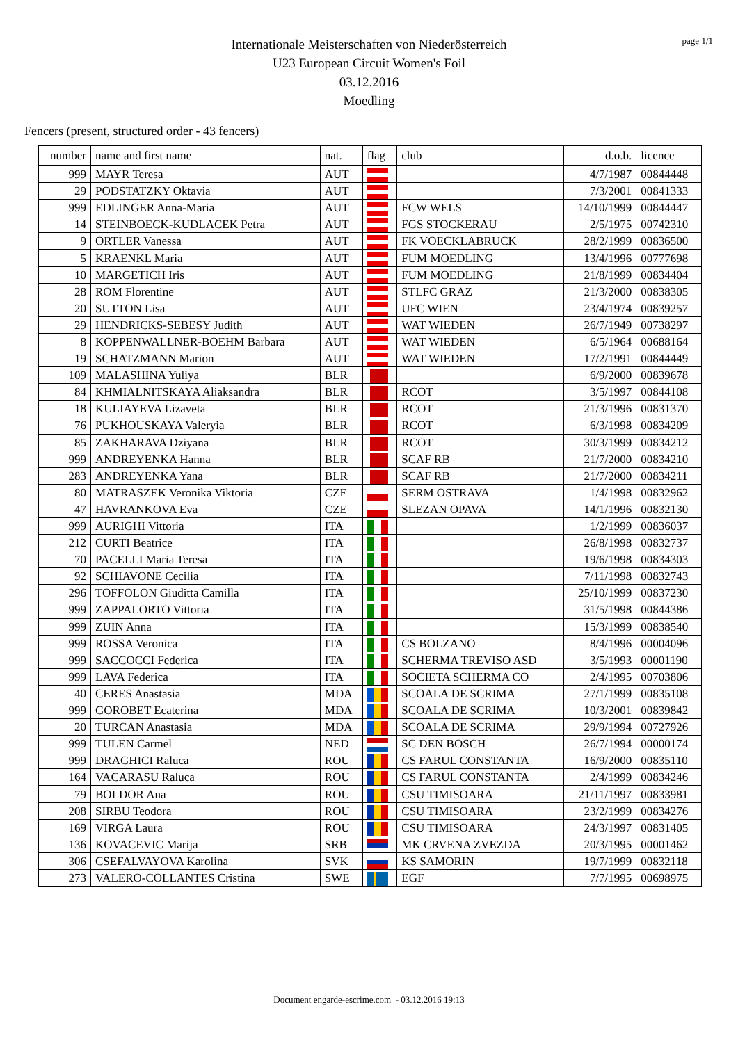page 1/1
Internationale Meisterschaften von Niederösterreich
U23 European Circuit Women's Foil
03.12.2016
Moedling
Fencers (present, structured order - 43 fencers)
| number | name and first name | nat. | flag | club | d.o.b. | licence |
| --- | --- | --- | --- | --- | --- | --- |
| 999 | MAYR Teresa | AUT | | | 4/7/1987 | 00844448 |
| 29 | PODSTATZKY Oktavia | AUT | | | 7/3/2001 | 00841333 |
| 999 | EDLINGER Anna-Maria | AUT | | FCW WELS | 14/10/1999 | 00844447 |
| 14 | STEINBOECK-KUDLACEK Petra | AUT | | FGS STOCKERAU | 2/5/1975 | 00742310 |
| 9 | ORTLER Vanessa | AUT | | FK VOECKLABRUCK | 28/2/1999 | 00836500 |
| 5 | KRAENKL Maria | AUT | | FUM MOEDLING | 13/4/1996 | 00777698 |
| 10 | MARGETICH Iris | AUT | | FUM MOEDLING | 21/8/1999 | 00834404 |
| 28 | ROM Florentine | AUT | | STLFC GRAZ | 21/3/2000 | 00838305 |
| 20 | SUTTON Lisa | AUT | | UFC WIEN | 23/4/1974 | 00839257 |
| 29 | HENDRICKS-SEBESY Judith | AUT | | WAT WIEDEN | 26/7/1949 | 00738297 |
| 8 | KOPPENWALLNER-BOEHM Barbara | AUT | | WAT WIEDEN | 6/5/1964 | 00688164 |
| 19 | SCHATZMANN Marion | AUT | | WAT WIEDEN | 17/2/1991 | 00844449 |
| 109 | MALASHINA Yuliya | BLR | | | 6/9/2000 | 00839678 |
| 84 | KHMIALNITSKAYA Aliaksandra | BLR | | RCOT | 3/5/1997 | 00844108 |
| 18 | KULIAYEVA Lizaveta | BLR | | RCOT | 21/3/1996 | 00831370 |
| 76 | PUKHOUSKAYA Valeryia | BLR | | RCOT | 6/3/1998 | 00834209 |
| 85 | ZAKHARAVA Dziyana | BLR | | RCOT | 30/3/1999 | 00834212 |
| 999 | ANDREYENKA Hanna | BLR | | SCAF RB | 21/7/2000 | 00834210 |
| 283 | ANDREYENKA Yana | BLR | | SCAF RB | 21/7/2000 | 00834211 |
| 80 | MATRASZEK Veronika Viktoria | CZE | | SERM OSTRAVA | 1/4/1998 | 00832962 |
| 47 | HAVRANKOVA Eva | CZE | | SLEZAN OPAVA | 14/1/1996 | 00832130 |
| 999 | AURIGHI Vittoria | ITA | | | 1/2/1999 | 00836037 |
| 212 | CURTI Beatrice | ITA | | | 26/8/1998 | 00832737 |
| 70 | PACELLI Maria Teresa | ITA | | | 19/6/1998 | 00834303 |
| 92 | SCHIAVONE Cecilia | ITA | | | 7/11/1998 | 00832743 |
| 296 | TOFFOLON Giuditta Camilla | ITA | | | 25/10/1999 | 00837230 |
| 999 | ZAPPALORTO Vittoria | ITA | | | 31/5/1998 | 00844386 |
| 999 | ZUIN Anna | ITA | | | 15/3/1999 | 00838540 |
| 999 | ROSSA Veronica | ITA | | CS BOLZANO | 8/4/1996 | 00004096 |
| 999 | SACCOCCI Federica | ITA | | SCHERMA TREVISO ASD | 3/5/1993 | 00001190 |
| 999 | LAVA Federica | ITA | | SOCIETA SCHERMA CO | 2/4/1995 | 00703806 |
| 40 | CERES Anastasia | MDA | | SCOALA DE SCRIMA | 27/1/1999 | 00835108 |
| 999 | GOROBET Ecaterina | MDA | | SCOALA DE SCRIMA | 10/3/2001 | 00839842 |
| 20 | TURCAN Anastasia | MDA | | SCOALA DE SCRIMA | 29/9/1994 | 00727926 |
| 999 | TULEN Carmel | NED | | SC DEN BOSCH | 26/7/1994 | 00000174 |
| 999 | DRAGHICI Raluca | ROU | | CS FARUL CONSTANTA | 16/9/2000 | 00835110 |
| 164 | VACARASU Raluca | ROU | | CS FARUL CONSTANTA | 2/4/1999 | 00834246 |
| 79 | BOLDOR Ana | ROU | | CSU TIMISOARA | 21/11/1997 | 00833981 |
| 208 | SIRBU Teodora | ROU | | CSU TIMISOARA | 23/2/1999 | 00834276 |
| 169 | VIRGA Laura | ROU | | CSU TIMISOARA | 24/3/1997 | 00831405 |
| 136 | KOVACEVIC Marija | SRB | | MK CRVENA ZVEZDA | 20/3/1995 | 00001462 |
| 306 | CSEFALVAYOVA Karolina | SVK | | KS SAMORIN | 19/7/1999 | 00832118 |
| 273 | VALERO-COLLANTES Cristina | SWE | | EGF | 7/7/1995 | 00698975 |
Document engarde-escrime.com - 03.12.2016 19:13